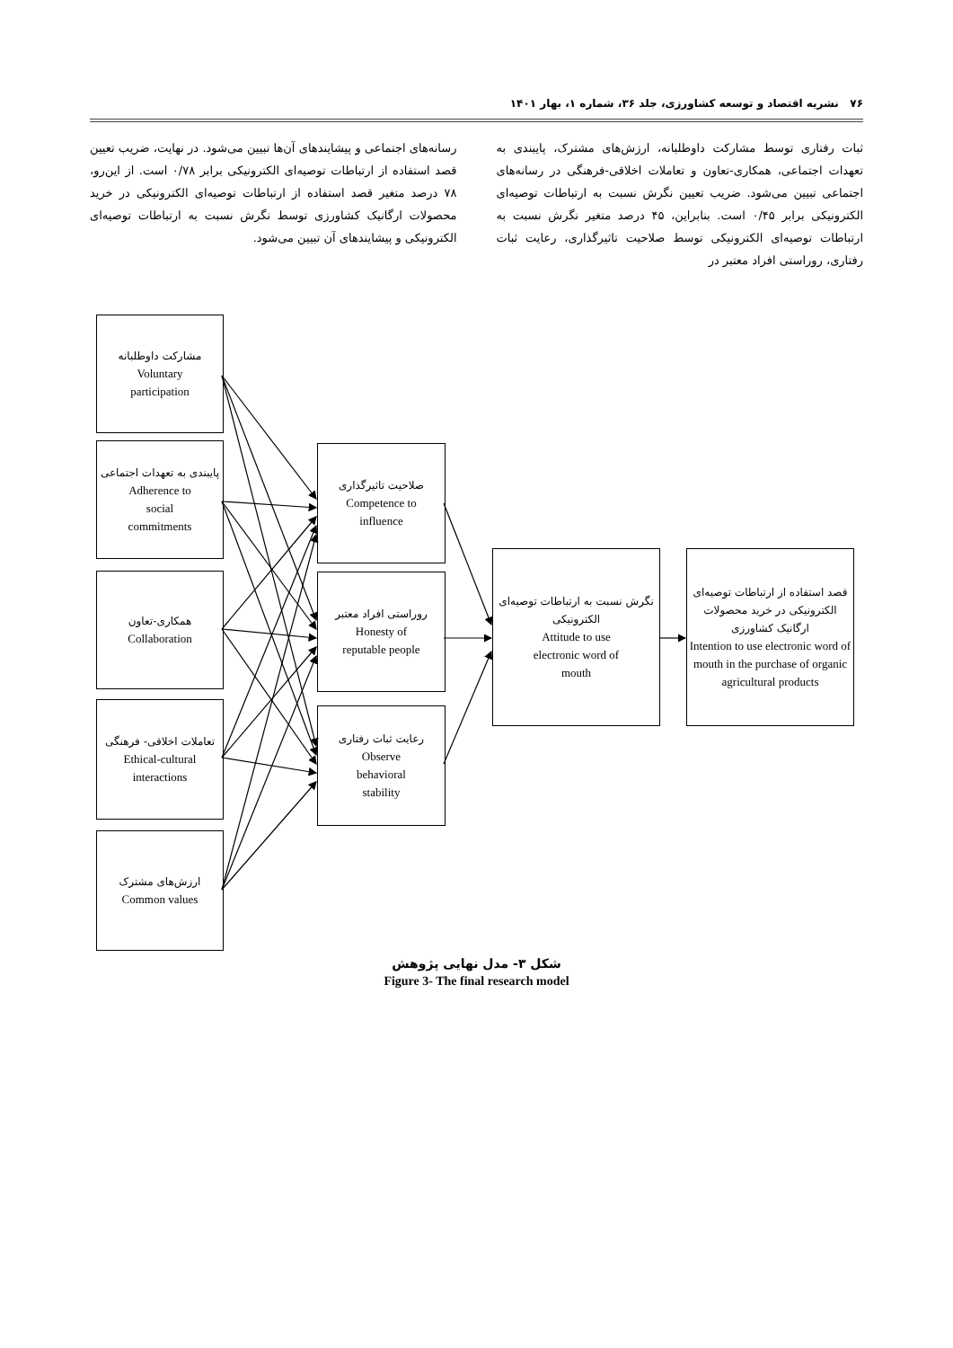۷۶ نشریه اقتصاد و توسعه کشاورزی، جلد ۳۶، شماره ۱، بهار ۱۴۰۱
ثبات رفتاری توسط مشارکت داوطلبانه، ارزش‌های مشترک، پایبندی به تعهدات اجتماعی، همکاری-تعاون و تعاملات اخلاقی-فرهنگی در رسانه‌های اجتماعی تبیین می‌شود. ضریب تعیین نگرش نسبت به ارتباطات توصیه‌ای الکترونیکی برابر ۰/۴۵ است. بنابراین، ۴۵ درصد متغیر نگرش نسبت به ارتباطات توصیه‌ای الکترونیکی توسط صلاحیت تاثیرگذاری، رعایت ثبات رفتاری، روراستی افراد معتبر در
رسانه‌های اجتماعی و پیشایندهای آن‌ها تبیین می‌شود. در نهایت، ضریب تعیین قصد استفاده از ارتباطات توصیه‌ای الکترونیکی برابر ۰/۷۸ است. از این‌رو، ۷۸ درصد متغیر قصد استفاده از ارتباطات توصیه‌ای الکترونیکی در خرید محصولات ارگانیک کشاورزی توسط نگرش نسبت به ارتباطات توصیه‌ای الکترونیکی و پیشایندهای آن تبیین می‌شود.
مشارکت داوطلبانه
Voluntary
participation
پایبندی به تعهدات اجتماعی
Adherence to
social
commitments
همکاری-تعاون
Collaboration
تعاملات اخلاقی- فرهنگی
Ethical-cultural
interactions
ارزش‌های مشترک
Common values
صلاحیت تاثیرگذاری
Competence to
influence
روراستی افراد معتبر
Honesty of
reputable people
رعایت ثبات رفتاری
Observe
behavioral
stability
نگرش نسبت به ارتباطات توصیه‌ای الکترونیکی
Attitude to use
electronic word of
mouth
قصد استفاده از ارتباطات توصیه‌ای الکترونیکی در خرید محصولات ارگانیک کشاورزی
Intention to use electronic word of mouth in the purchase of organic agricultural products
شکل ۳- مدل نهایی پژوهش
Figure 3- The final research model